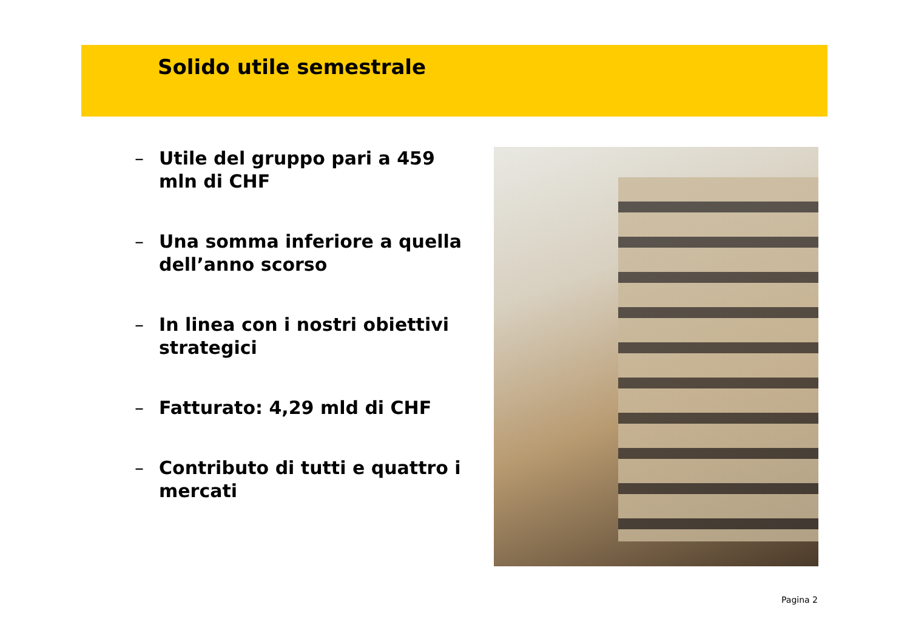Solido utile semestrale
– Utile del gruppo pari a 459 mln di CHF
– Una somma inferiore a quella dell’anno scorso
– In linea con i nostri obiettivi strategici
– Fatturato: 4,29 mld di CHF
– Contributo di tutti e quattro i mercati
Pagina 2